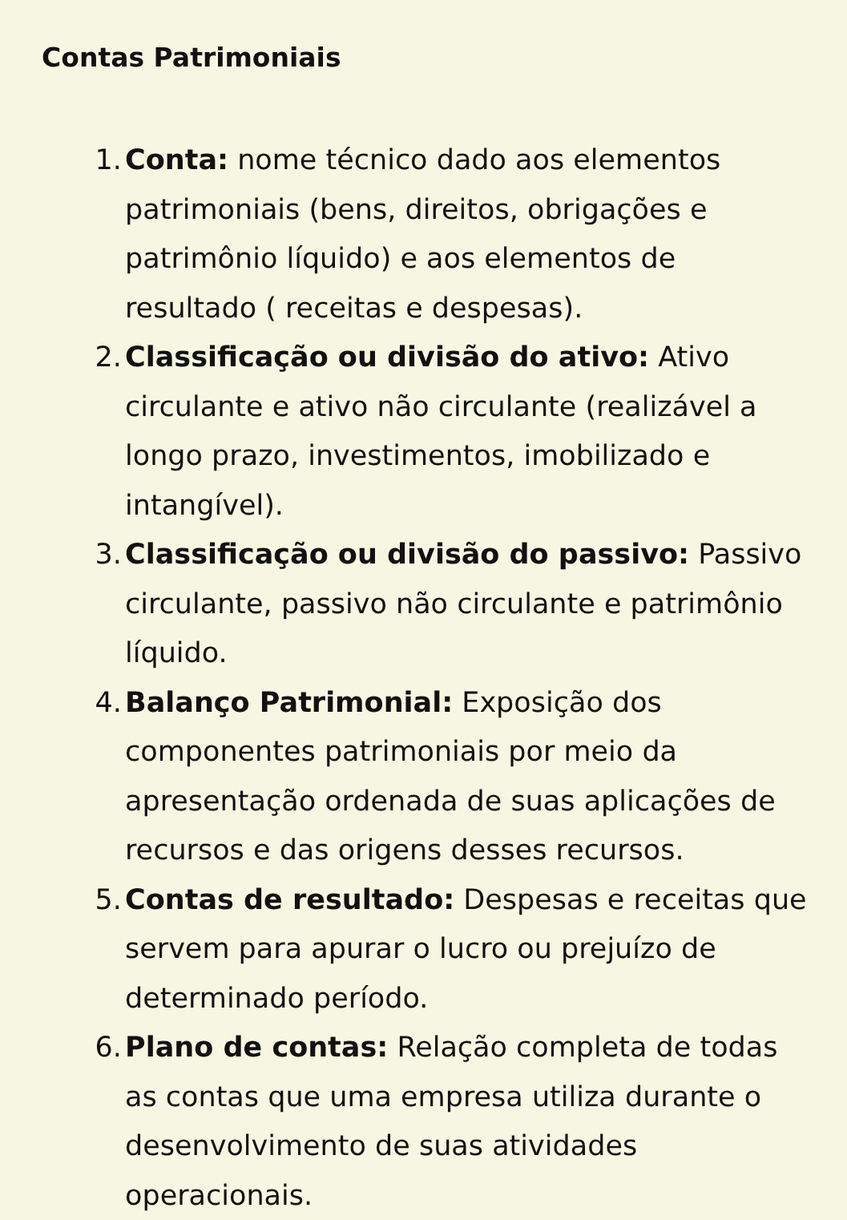Contas Patrimoniais
1. Conta: nome técnico dado aos elementos patrimoniais (bens, direitos, obrigações e patrimônio líquido) e aos elementos de resultado ( receitas e despesas).
2. Classificação ou divisão do ativo: Ativo circulante e ativo não circulante (realizável a longo prazo, investimentos, imobilizado e intangível).
3. Classificação ou divisão do passivo: Passivo circulante, passivo não circulante e patrimônio líquido.
4. Balanço Patrimonial: Exposição dos componentes patrimoniais por meio da apresentação ordenada de suas aplicações de recursos e das origens desses recursos.
5. Contas de resultado: Despesas e receitas que servem para apurar o lucro ou prejuízo de determinado período.
6. Plano de contas: Relação completa de todas as contas que uma empresa utiliza durante o desenvolvimento de suas atividades operacionais.